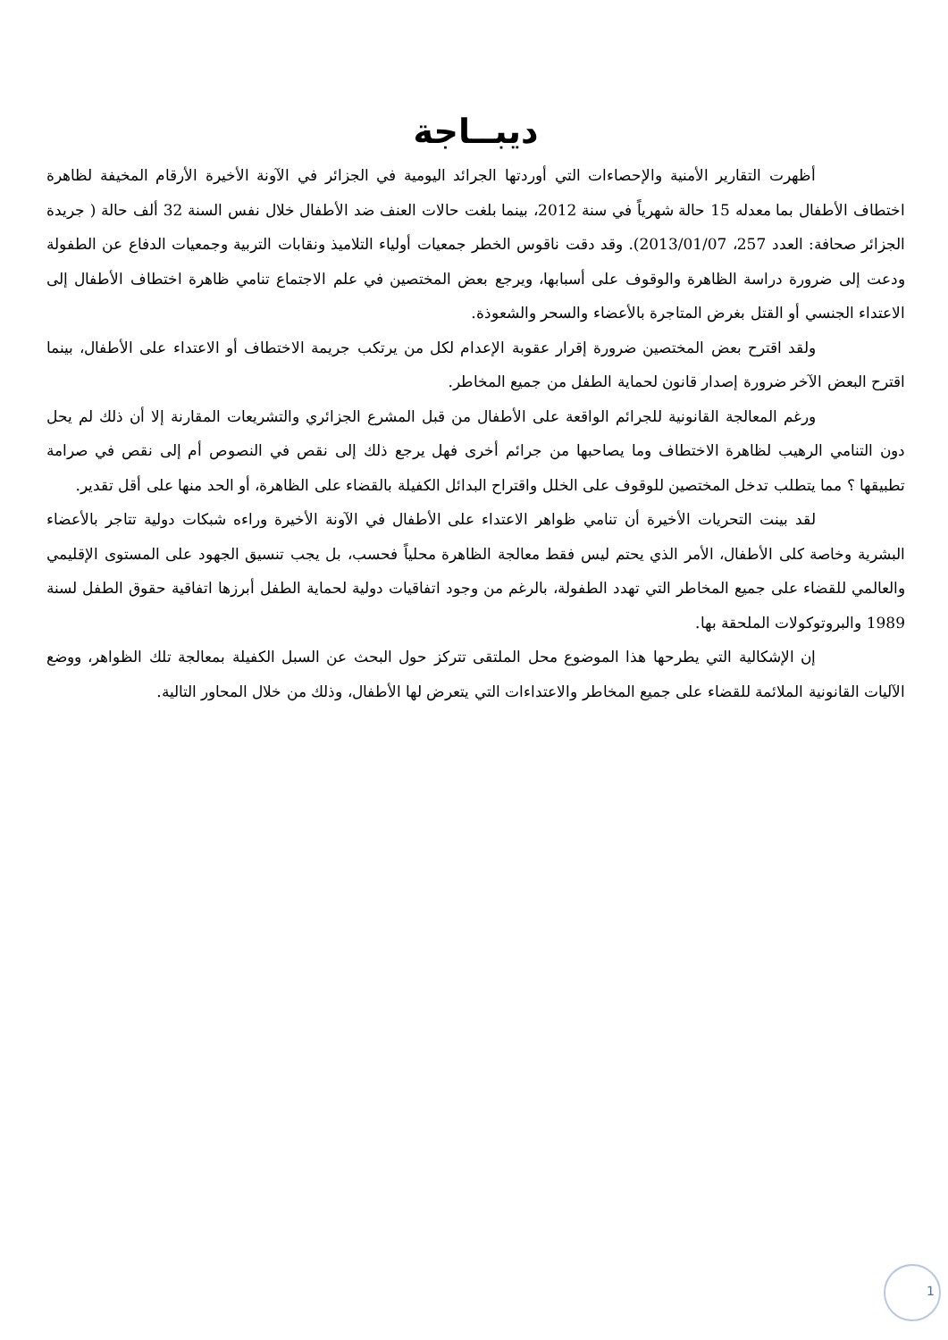ديبــاجة
أظهرت التقارير الأمنية والإحصاءات التي أوردتها الجرائد اليومية في الجزائر في الآونة الأخيرة الأرقام المخيفة لظاهرة اختطاف الأطفال بما معدله 15 حالة شهرياً في سنة 2012، بينما بلغت حالات العنف ضد الأطفال خلال نفس السنة 32 ألف حالة ( جريدة الجزائر صحافة: العدد 257، 2013/01/07). وقد دقت ناقوس الخطر جمعيات أولياء التلاميذ ونقابات التربية وجمعيات الدفاع عن الطفولة ودعت إلى ضرورة دراسة الظاهرة والوقوف على أسبابها، ويرجع بعض المختصين في علم الاجتماع تنامي ظاهرة اختطاف الأطفال إلى الاعتداء الجنسي أو القتل بغرض المتاجرة بالأعضاء والسحر والشعوذة.
ولقد اقترح بعض المختصين ضرورة إقرار عقوبة الإعدام لكل من يرتكب جريمة الاختطاف أو الاعتداء على الأطفال، بينما اقترح البعض الآخر ضرورة إصدار قانون لحماية الطفل من جميع المخاطر.
ورغم المعالجة القانونية للجرائم الواقعة على الأطفال من قبل المشرع الجزائري والتشريعات المقارنة إلا أن ذلك لم يحل دون التنامي الرهيب لظاهرة الاختطاف وما يصاحبها من جرائم أخرى فهل يرجع ذلك إلى نقص في النصوص أم إلى نقص في صرامة تطبيقها ؟ مما يتطلب تدخل المختصين للوقوف على الخلل واقتراح البدائل الكفيلة بالقضاء على الظاهرة، أو الحد منها على أقل تقدير.
لقد بينت التحريات الأخيرة أن تنامي ظواهر الاعتداء على الأطفال في الآونة الأخيرة وراءه شبكات دولية تتاجر بالأعضاء البشرية وخاصة كلى الأطفال، الأمر الذي يحتم ليس فقط معالجة الظاهرة محلياً فحسب، بل يجب تنسيق الجهود على المستوى الإقليمي والعالمي للقضاء على جميع المخاطر التي تهدد الطفولة، بالرغم من وجود اتفاقيات دولية لحماية الطفل أبرزها اتفاقية حقوق الطفل لسنة 1989 والبروتوكولات الملحقة بها.
إن الإشكالية التي يطرحها هذا الموضوع محل الملتقى تتركز حول البحث عن السبل الكفيلة بمعالجة تلك الظواهر، ووضع الآليات القانونية الملائمة للقضاء على جميع المخاطر والاعتداءات التي يتعرض لها الأطفال، وذلك من خلال المحاور التالية.
1